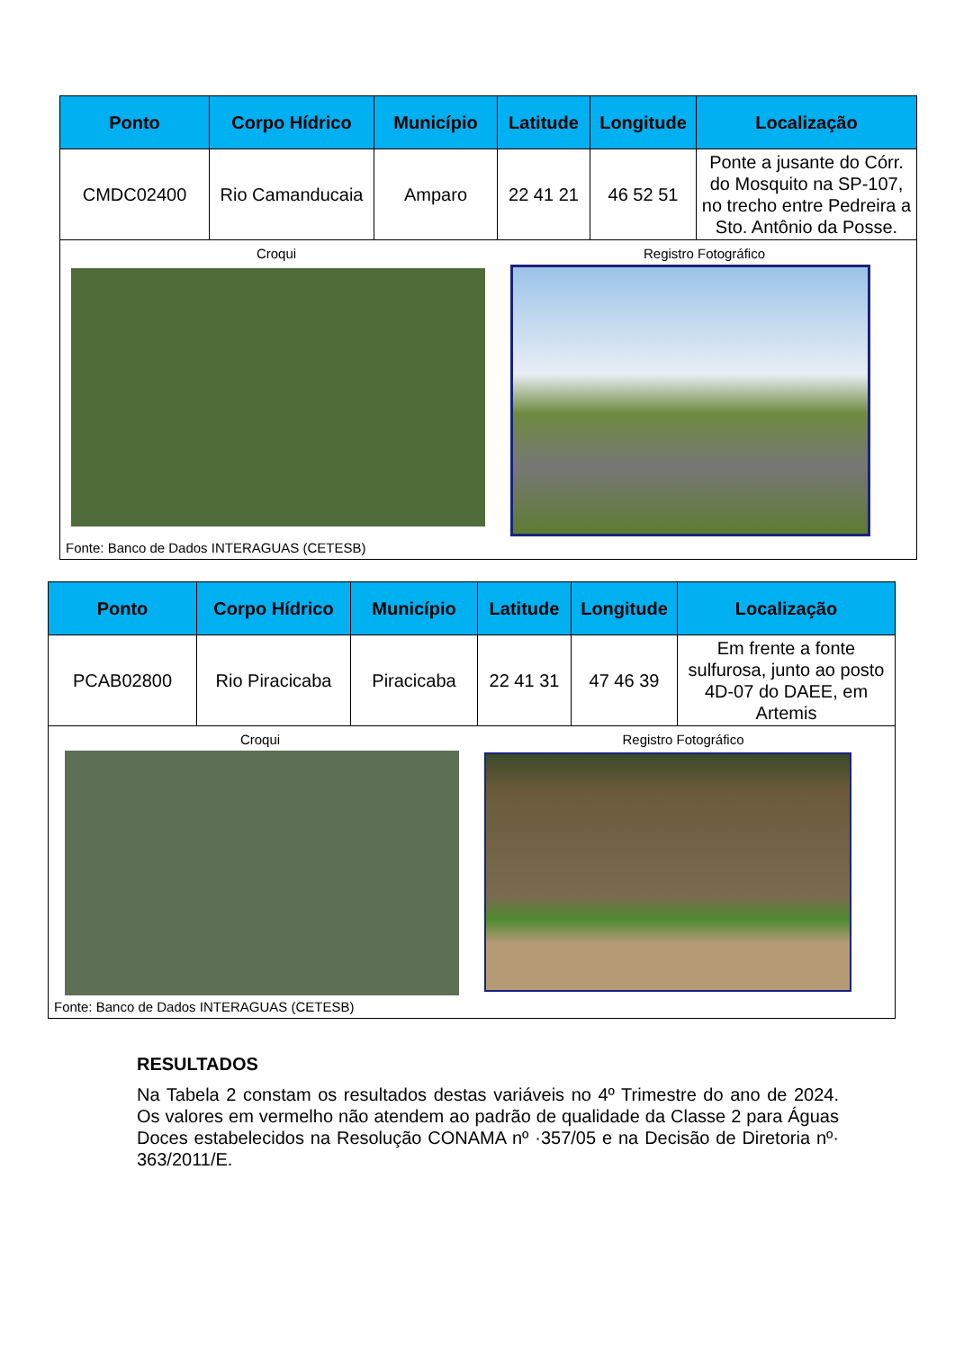| Ponto | Corpo Hídrico | Município | Latitude | Longitude | Localização |
| --- | --- | --- | --- | --- | --- |
| CMDC02400 | Rio Camanducaia | Amparo | 22 41 21 | 46 52 51 | Ponte a jusante do Córr. do Mosquito na SP-107, no trecho entre Pedreira a Sto. Antônio da Posse. |
| Croqui Registro Fotográfico Fonte: Banco de Dados INTERAGUAS (CETESB) | | | | | |
| Ponto | Corpo Hídrico | Município | Latitude | Longitude | Localização |
| --- | --- | --- | --- | --- | --- |
| PCAB02800 | Rio Piracicaba | Piracicaba | 22 41 31 | 47 46 39 | Em frente a fonte sulfurosa, junto ao posto 4D-07 do DAEE, em Artemis |
| Croqui Registro Fotográfico Fonte: Banco de Dados INTERAGUAS (CETESB) | | | | | |
RESULTADOS
Na Tabela 2 constam os resultados destas variáveis no 4º Trimestre do ano de 2024. Os valores em vermelho não atendem ao padrão de qualidade da Classe 2 para Águas Doces estabelecidos na Resolução CONAMA nº ·357/05 e na Decisão de Diretoria nº· 363/2011/E.